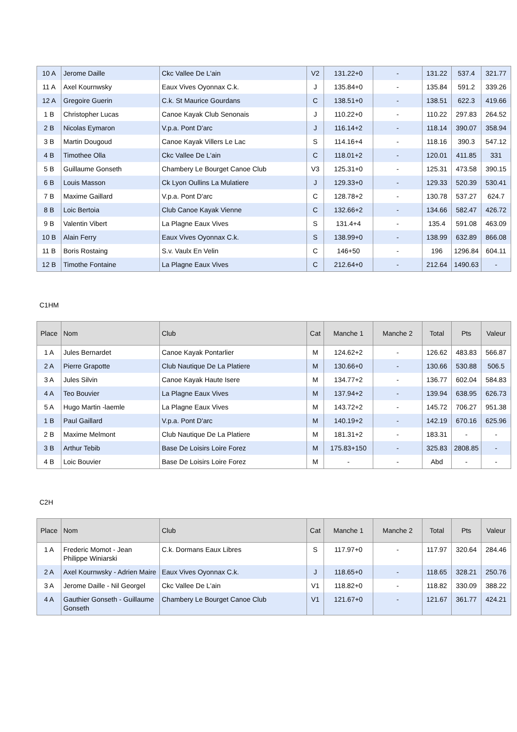| 10 A | Jerome Daille | Ckc Vallee De L'ain | V2 | 131.22+0 | - | 131.22 | 537.4 | 321.77 |
| 11 A | Axel Kournwsky | Eaux Vives Oyonnax C.k. | J | 135.84+0 | - | 135.84 | 591.2 | 339.26 |
| 12 A | Gregoire Guerin | C.k. St Maurice Gourdans | C | 138.51+0 | - | 138.51 | 622.3 | 419.66 |
| 1 B | Christopher Lucas | Canoe Kayak Club Senonais | J | 110.22+0 | - | 110.22 | 297.83 | 264.52 |
| 2 B | Nicolas Eymaron | V.p.a. Pont D'arc | J | 116.14+2 | - | 118.14 | 390.07 | 358.94 |
| 3 B | Martin Dougoud | Canoe Kayak Villers Le Lac | S | 114.16+4 | - | 118.16 | 390.3 | 547.12 |
| 4 B | Timothee Olla | Ckc Vallee De L'ain | C | 118.01+2 | - | 120.01 | 411.85 | 331 |
| 5 B | Guillaume Gonseth | Chambery Le Bourget Canoe Club | V3 | 125.31+0 | - | 125.31 | 473.58 | 390.15 |
| 6 B | Louis Masson | Ck Lyon Oullins La Mulatiere | J | 129.33+0 | - | 129.33 | 520.39 | 530.41 |
| 7 B | Maxime Gaillard | V.p.a. Pont D'arc | C | 128.78+2 | - | 130.78 | 537.27 | 624.7 |
| 8 B | Loic Bertoia | Club Canoe Kayak Vienne | C | 132.66+2 | - | 134.66 | 582.47 | 426.72 |
| 9 B | Valentin Vibert | La Plagne Eaux Vives | S | 131.4+4 | - | 135.4 | 591.08 | 463.09 |
| 10 B | Alain Ferry | Eaux Vives Oyonnax C.k. | S | 138.99+0 | - | 138.99 | 632.89 | 866.08 |
| 11 B | Boris Rostaing | S.v. Vaulx En Velin | C | 146+50 | - | 196 | 1296.84 | 604.11 |
| 12 B | Timothe Fontaine | La Plagne Eaux Vives | C | 212.64+0 | - | 212.64 | 1490.63 | - |
C1HM
| Place | Nom | Club | Cat | Manche 1 | Manche 2 | Total | Pts | Valeur |
| --- | --- | --- | --- | --- | --- | --- | --- | --- |
| 1 A | Jules Bernardet | Canoe Kayak Pontarlier | M | 124.62+2 | - | 126.62 | 483.83 | 566.87 |
| 2 A | Pierre Grapotte | Club Nautique De La Platiere | M | 130.66+0 | - | 130.66 | 530.88 | 506.5 |
| 3 A | Jules Silvin | Canoe Kayak Haute Isere | M | 134.77+2 | - | 136.77 | 602.04 | 584.83 |
| 4 A | Teo Bouvier | La Plagne Eaux Vives | M | 137.94+2 | - | 139.94 | 638.95 | 626.73 |
| 5 A | Hugo Martin -laemle | La Plagne Eaux Vives | M | 143.72+2 | - | 145.72 | 706.27 | 951.38 |
| 1 B | Paul Gaillard | V.p.a. Pont D'arc | M | 140.19+2 | - | 142.19 | 670.16 | 625.96 |
| 2 B | Maxime Melmont | Club Nautique De La Platiere | M | 181.31+2 | - | 183.31 | - | - |
| 3 B | Arthur Tebib | Base De Loisirs Loire Forez | M | 175.83+150 | - | 325.83 | 2808.85 | - |
| 4 B | Loic Bouvier | Base De Loisirs Loire Forez | M | - | - | Abd | - | - |
C2H
| Place | Nom | Club | Cat | Manche 1 | Manche 2 | Total | Pts | Valeur |
| --- | --- | --- | --- | --- | --- | --- | --- | --- |
| 1 A | Frederic Momot - Jean Philippe Winiarski | C.k. Dormans Eaux Libres | S | 117.97+0 | - | 117.97 | 320.64 | 284.46 |
| 2 A | Axel Kournwsky - Adrien Maire | Eaux Vives Oyonnax C.k. | J | 118.65+0 | - | 118.65 | 328.21 | 250.76 |
| 3 A | Jerome Daille - Nil Georgel | Ckc Vallee De L'ain | V1 | 118.82+0 | - | 118.82 | 330.09 | 388.22 |
| 4 A | Gauthier Gonseth - Guillaume Gonseth | Chambery Le Bourget Canoe Club | V1 | 121.67+0 | - | 121.67 | 361.77 | 424.21 |